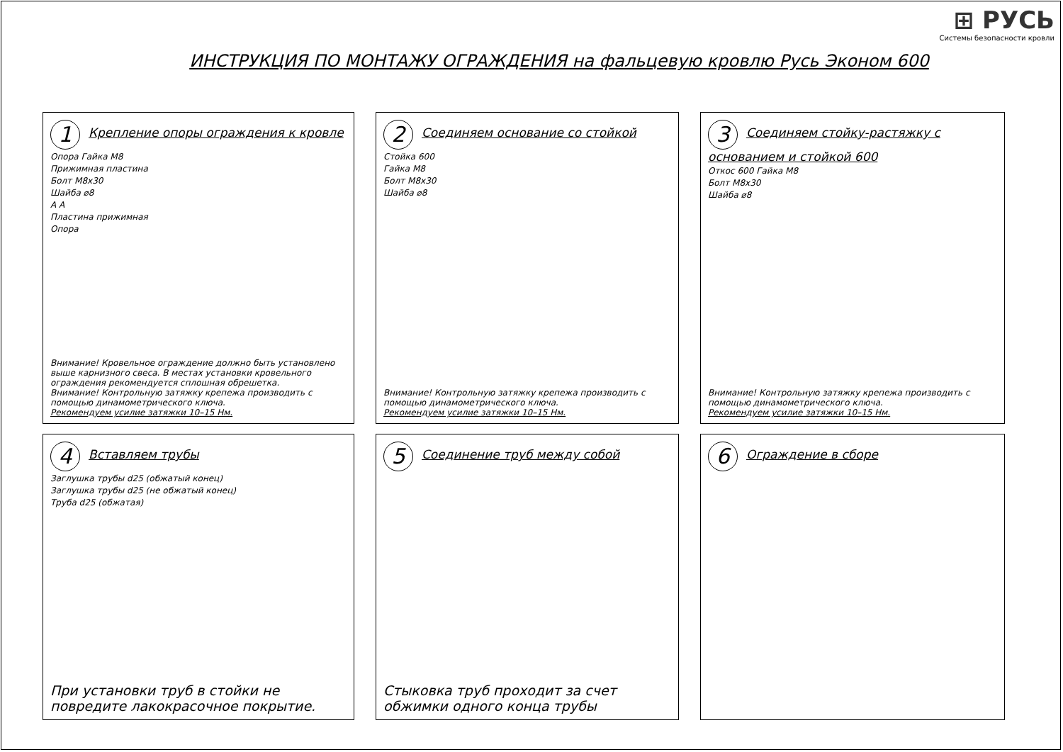⊞ РУСЬ
Системы безопасности кровли
ИНСТРУКЦИЯ ПО МОНТАЖУ ОГРАЖДЕНИЯ на фальцевую кровлю Русь Эконом 600
1 Крепление опоры ограждения к кровле
Опора Гайка М8
Прижимная пластина
Болт М8х30
Шайба ⌀8
А А
Пластина прижимная
Опора
Внимание! Кровельное ограждение должно быть установлено выше карнизного свеса. В местах установки кровельного ограждения рекомендуется сплошная обрешетка.
Внимание! Контрольную затяжку крепежа производить с помощью динамометрического ключа.
Рекомендуем усилие затяжки 10–15 Нм.
2 Соединяем основание со стойкой
Стойка 600
Гайка М8
Болт М8х30
Шайба ⌀8
Внимание! Контрольную затяжку крепежа производить с помощью динамометрического ключа.
Рекомендуем усилие затяжки 10–15 Нм.
3 Соединяем стойку-растяжку с основанием и стойкой 600
Откос 600 Гайка М8
Болт М8х30
Шайба ⌀8
Внимание! Контрольную затяжку крепежа производить с помощью динамометрического ключа.
Рекомендуем усилие затяжки 10–15 Нм.
4 Вставляем трубы
Заглушка трубы d25 (обжатый конец)
Заглушка трубы d25 (не обжатый конец)
Труба d25 (обжатая)
При установки труб в стойки не повредите лакокрасочное покрытие.
5 Соединение труб между собой
Стыковка труб проходит за счет обжимки одного конца трубы
6 Ограждение в сборе